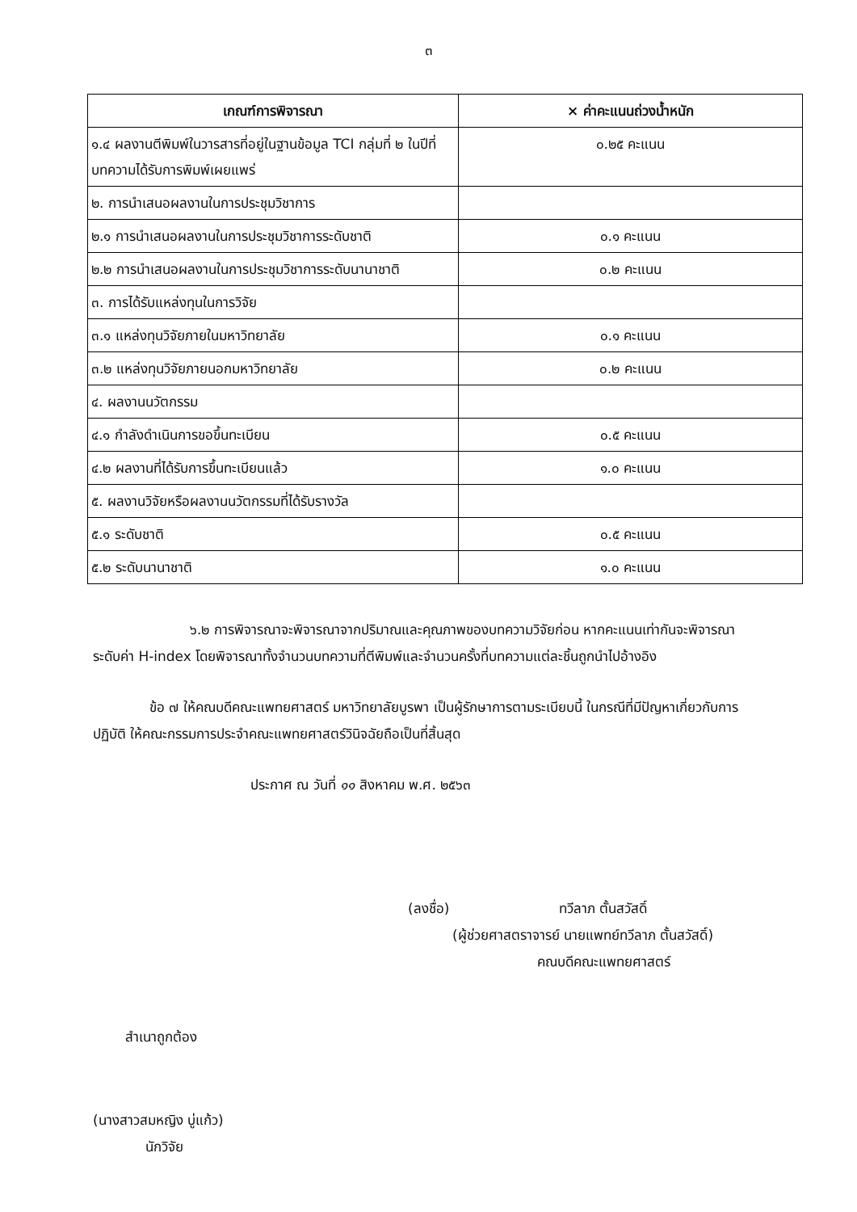๓
| เกณฑ์การพิจารณา | × ค่าคะแนนถ่วงน้ำหนัก |
| --- | --- |
| ๑.๔ ผลงานตีพิมพ์ในวารสารที่อยู่ในฐานข้อมูล TCI กลุ่มที่ ๒ ในปีที่บทความได้รับการพิมพ์เผยแพร่ | ๐.๒๕ คะแนน |
| ๒. การนำเสนอผลงานในการประชุมวิชาการ | |
| ๒.๑ การนำเสนอผลงานในการประชุมวิชาการระดับชาติ | ๐.๑ คะแนน |
| ๒.๒ การนำเสนอผลงานในการประชุมวิชาการระดับนานาชาติ | ๐.๒ คะแนน |
| ๓. การได้รับแหล่งทุนในการวิจัย | |
| ๓.๑ แหล่งทุนวิจัยภายในมหาวิทยาลัย | ๐.๑ คะแนน |
| ๓.๒ แหล่งทุนวิจัยภายนอกมหาวิทยาลัย | ๐.๒ คะแนน |
| ๔. ผลงานนวัตกรรม | |
| ๔.๑ กำลังดำเนินการขอขึ้นทะเบียน | ๐.๕ คะแนน |
| ๔.๒ ผลงานที่ได้รับการขึ้นทะเบียนแล้ว | ๑.๐ คะแนน |
| ๕. ผลงานวิจัยหรือผลงานนวัตกรรมที่ได้รับรางวัล | |
| ๕.๑ ระดับชาติ | ๐.๕ คะแนน |
| ๕.๒ ระดับนานาชาติ | ๑.๐ คะแนน |
๖.๒ การพิจารณาจะพิจารณาจากปริมาณและคุณภาพของบทความวิจัยก่อน หากคะแนนเท่ากันจะพิจารณาระดับค่า H-index โดยพิจารณาทั้งจำนวนบทความที่ตีพิมพ์และจำนวนครั้งที่บทความแต่ละชิ้นถูกนำไปอ้างอิง
ข้อ ๗ ให้คณบดีคณะแพทยศาสตร์ มหาวิทยาลัยบูรพา เป็นผู้รักษาการตามระเบียบนี้ ในกรณีที่มีปัญหาเกี่ยวกับการปฏิบัติ ให้คณะกรรมการประจำคณะแพทยศาสตร์วินิจฉัยถือเป็นที่สิ้นสุด
ประกาศ ณ วันที่ ๑๑ สิงหาคม พ.ศ. ๒๕๖๓
(ลงชื่อ) ทวีลาภ ตั้นสวัสดิ์
(ผู้ช่วยศาสตราจารย์ นายแพทย์ทวีลาภ ตั้นสวัสดิ์)
คณบดีคณะแพทยศาสตร์
สำเนาถูกต้อง
(นางสาวสมหญิง บู่แก้ว)
นักวิจัย